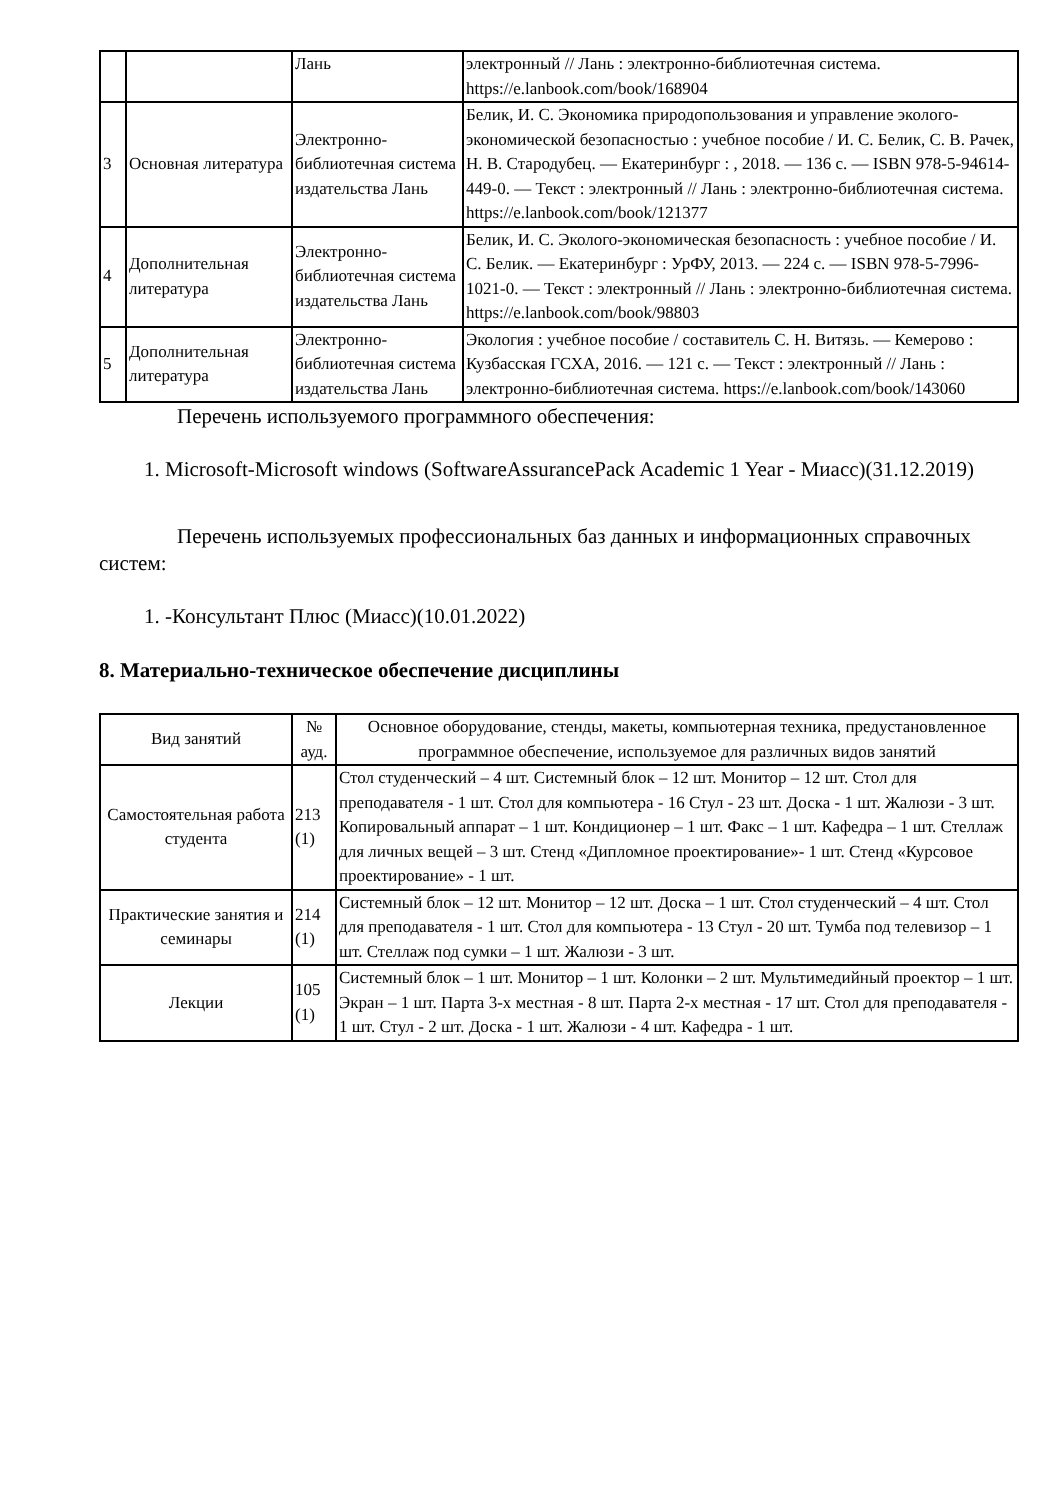| | | Лань | электронный // Лань : электронно-библиотечная система. https://e.lanbook.com/book/168904 |
| 3 | Основная литература | Электронно-библиотечная система издательства Лань | Белик, И. С. Экономика природопользования и управление эколого-экономической безопасностью : учебное пособие / И. С. Белик, С. В. Рачек, Н. В. Стародубец. — Екатеринбург : , 2018. — 136 с. — ISBN 978-5-94614-449-0. — Текст : электронный // Лань : электронно-библиотечная система. https://e.lanbook.com/book/121377 |
| 4 | Дополнительная литература | Электронно-библиотечная система издательства Лань | Белик, И. С. Эколого-экономическая безопасность : учебное пособие / И. С. Белик. — Екатеринбург : УрФУ, 2013. — 224 с. — ISBN 978-5-7996-1021-0. — Текст : электронный // Лань : электронно-библиотечная система. https://e.lanbook.com/book/98803 |
| 5 | Дополнительная литература | Электронно-библиотечная система издательства Лань | Экология : учебное пособие / составитель С. Н. Витязь. — Кемерово : Кузбасская ГСХА, 2016. — 121 с. — Текст : электронный // Лань : электронно-библиотечная система. https://e.lanbook.com/book/143060 |
Перечень используемого программного обеспечения:
1. Microsoft-Microsoft windows (SoftwareAssurancePack Academic 1 Year - Миасс)(31.12.2019)
Перечень используемых профессиональных баз данных и информационных справочных систем:
1. -Консультант Плюс (Миасс)(10.01.2022)
8. Материально-техническое обеспечение дисциплины
| Вид занятий | № ауд. | Основное оборудование, стенды, макеты, компьютерная техника, предустановленное программное обеспечение, используемое для различных видов занятий |
| --- | --- | --- |
| Самостоятельная работа студента | 213 (1) | Стол студенческий – 4 шт. Системный блок – 12 шт. Монитор – 12 шт. Стол для преподавателя - 1 шт. Стол для компьютера - 16 Стул - 23 шт. Доска - 1 шт. Жалюзи - 3 шт. Копировальный аппарат – 1 шт. Кондиционер – 1 шт. Факс – 1 шт. Кафедра – 1 шт. Стеллаж для личных вещей – 3 шт. Стенд «Дипломное проектирование»- 1 шт. Стенд «Курсовое проектирование» - 1 шт. |
| Практические занятия и семинары | 214 (1) | Системный блок – 12 шт. Монитор – 12 шт. Доска – 1 шт. Стол студенческий – 4 шт. Стол для преподавателя - 1 шт. Стол для компьютера - 13 Стул - 20 шт. Тумба под телевизор – 1 шт. Стеллаж под сумки – 1 шт. Жалюзи - 3 шт. |
| Лекции | 105 (1) | Системный блок – 1 шт. Монитор – 1 шт. Колонки – 2 шт. Мультимедийный проектор – 1 шт. Экран – 1 шт. Парта 3-х местная - 8 шт. Парта 2-х местная - 17 шт. Стол для преподавателя - 1 шт. Стул - 2 шт. Доска - 1 шт. Жалюзи - 4 шт. Кафедра - 1 шт. |